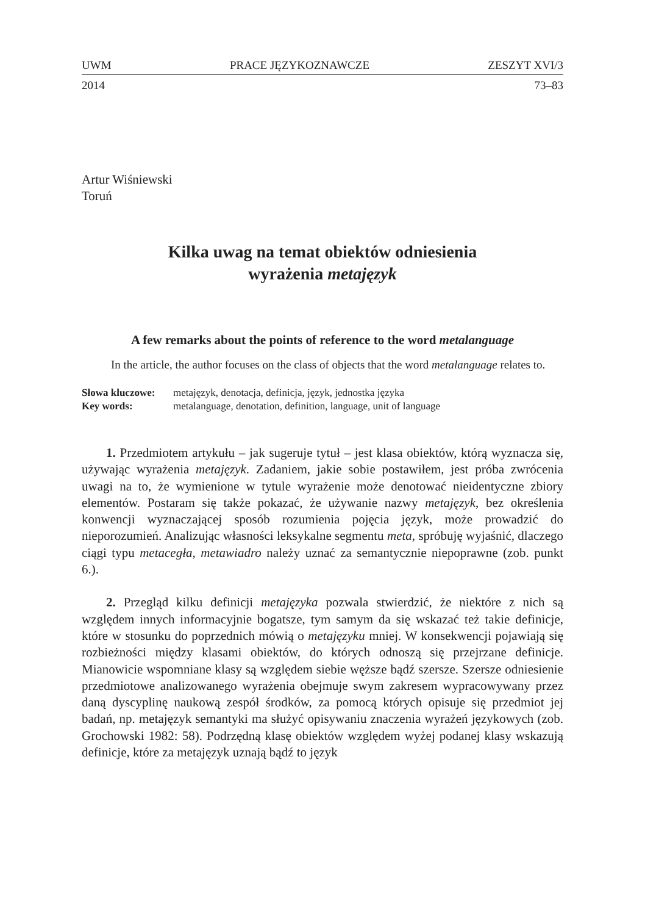UWM PRACE JĘZYKOZNAWCZE ZESZYT XVI/3
2014 73–83
Artur Wiśniewski
Toruń
Kilka uwag na temat obiektów odniesienia
wyrażenia metajęzyk
A few remarks about the points of reference to the word metalanguage
In the article, the author focuses on the class of objects that the word metalanguage relates to.
| Słowa kluczowe: | metajęzyk, denotacja, definicja, język, jednostka języka |
| Key words: | metalanguage, denotation, definition, language, unit of language |
1. Przedmiotem artykułu – jak sugeruje tytuł – jest klasa obiektów, którą wyznacza się, używając wyrażenia metajęzyk. Zadaniem, jakie sobie postawiłem, jest próba zwrócenia uwagi na to, że wymienione w tytule wyrażenie może denotować nieidentyczne zbiory elementów. Postaram się także pokazać, że używanie nazwy metajęzyk, bez określenia konwencji wyznaczającej sposób rozumienia pojęcia język, może prowadzić do nieporozumień. Analizując własności leksykalne segmentu meta, spróbuję wyjaśnić, dlaczego ciągi typu metacegła, metawiadro należy uznać za semantycznie niepoprawne (zob. punkt 6.).
2. Przegląd kilku definicji metajęzyka pozwala stwierdzić, że niektóre z nich są względem innych informacyjnie bogatsze, tym samym da się wskazać też takie definicje, które w stosunku do poprzednich mówią o metajęzyku mniej. W konsekwencji pojawiają się rozbieżności między klasami obiektów, do których odnoszą się przejrzane definicje. Mianowicie wspomniane klasy są względem siebie węższe bądź szersze. Szersze odniesienie przedmiotowe analizowanego wyrażenia obejmuje swym zakresem wypracowywany przez daną dyscyplinę naukową zespół środków, za pomocą których opisuje się przedmiot jej badań, np. metajęzyk semantyki ma służyć opisywaniu znaczenia wyrażeń językowych (zob. Grochowski 1982: 58). Podrzędną klasę obiektów względem wyżej podanej klasy wskazują definicje, które za metajęzyk uznają bądź to język